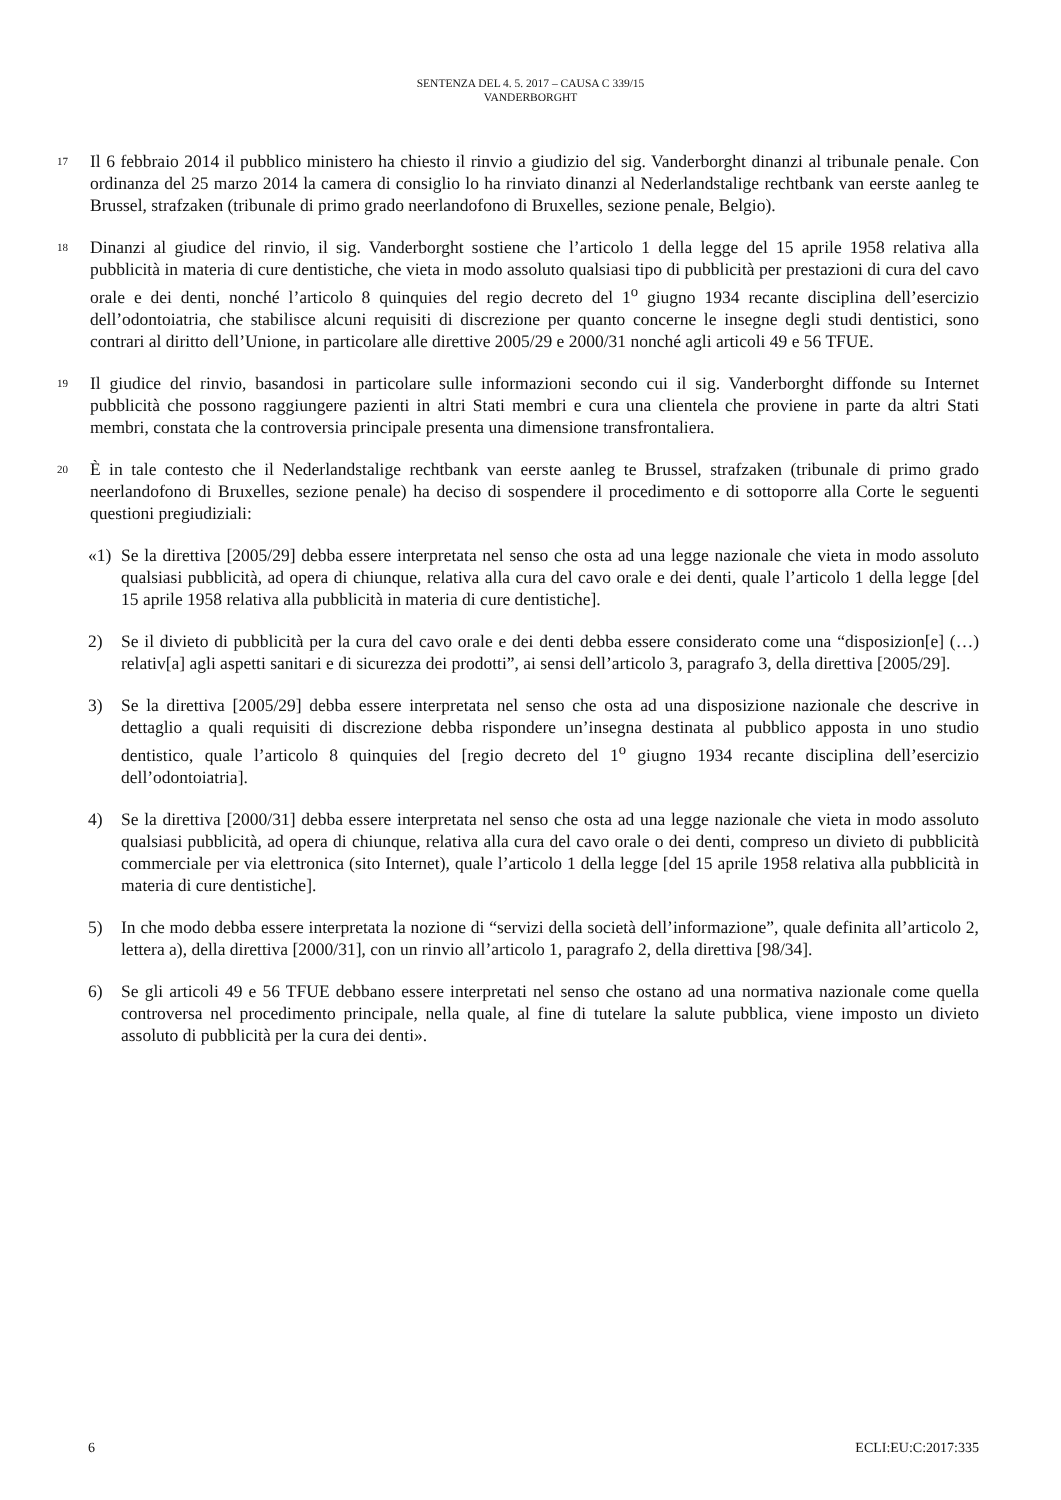SENTENZA DEL 4. 5. 2017 – CAUSA C 339/15
VANDERBORGHT
17
Il 6 febbraio 2014 il pubblico ministero ha chiesto il rinvio a giudizio del sig. Vanderborght dinanzi al tribunale penale. Con ordinanza del 25 marzo 2014 la camera di consiglio lo ha rinviato dinanzi al Nederlandstalige rechtbank van eerste aanleg te Brussel, strafzaken (tribunale di primo grado neerlandofono di Bruxelles, sezione penale, Belgio).
18
Dinanzi al giudice del rinvio, il sig. Vanderborght sostiene che l’articolo 1 della legge del 15 aprile 1958 relativa alla pubblicità in materia di cure dentistiche, che vieta in modo assoluto qualsiasi tipo di pubblicità per prestazioni di cura del cavo orale e dei denti, nonché l’articolo 8 quinquies del regio decreto del 1<sup>o</sup> giugno 1934 recante disciplina dell’esercizio dell’odontoiatria, che stabilisce alcuni requisiti di discrezione per quanto concerne le insegne degli studi dentistici, sono contrari al diritto dell’Unione, in particolare alle direttive 2005/29 e 2000/31 nonché agli articoli 49 e 56 TFUE.
19
Il giudice del rinvio, basandosi in particolare sulle informazioni secondo cui il sig. Vanderborght diffonde su Internet pubblicità che possono raggiungere pazienti in altri Stati membri e cura una clientela che proviene in parte da altri Stati membri, constata che la controversia principale presenta una dimensione transfrontaliera.
20
È in tale contesto che il Nederlandstalige rechtbank van eerste aanleg te Brussel, strafzaken (tribunale di primo grado neerlandofono di Bruxelles, sezione penale) ha deciso di sospendere il procedimento e di sottoporre alla Corte le seguenti questioni pregiudiziali:
«1) Se la direttiva [2005/29] debba essere interpretata nel senso che osta ad una legge nazionale che vieta in modo assoluto qualsiasi pubblicità, ad opera di chiunque, relativa alla cura del cavo orale e dei denti, quale l’articolo 1 della legge [del 15 aprile 1958 relativa alla pubblicità in materia di cure dentistiche].
2) Se il divieto di pubblicità per la cura del cavo orale e dei denti debba essere considerato come una “disposizion[e] (…) relativ[a] agli aspetti sanitari e di sicurezza dei prodotti”, ai sensi dell’articolo 3, paragrafo 3, della direttiva [2005/29].
3) Se la direttiva [2005/29] debba essere interpretata nel senso che osta ad una disposizione nazionale che descrive in dettaglio a quali requisiti di discrezione debba rispondere un’insegna destinata al pubblico apposta in uno studio dentistico, quale l’articolo 8 quinquies del [regio decreto del 1<sup>o</sup> giugno 1934 recante disciplina dell’esercizio dell’odontoiatria].
4) Se la direttiva [2000/31] debba essere interpretata nel senso che osta ad una legge nazionale che vieta in modo assoluto qualsiasi pubblicità, ad opera di chiunque, relativa alla cura del cavo orale o dei denti, compreso un divieto di pubblicità commerciale per via elettronica (sito Internet), quale l’articolo 1 della legge [del 15 aprile 1958 relativa alla pubblicità in materia di cure dentistiche].
5) In che modo debba essere interpretata la nozione di “servizi della società dell’informazione”, quale definita all’articolo 2, lettera a), della direttiva [2000/31], con un rinvio all’articolo 1, paragrafo 2, della direttiva [98/34].
6) Se gli articoli 49 e 56 TFUE debbano essere interpretati nel senso che ostano ad una normativa nazionale come quella controversa nel procedimento principale, nella quale, al fine di tutelare la salute pubblica, viene imposto un divieto assoluto di pubblicità per la cura dei denti».
6 ECLI:EU:C:2017:335